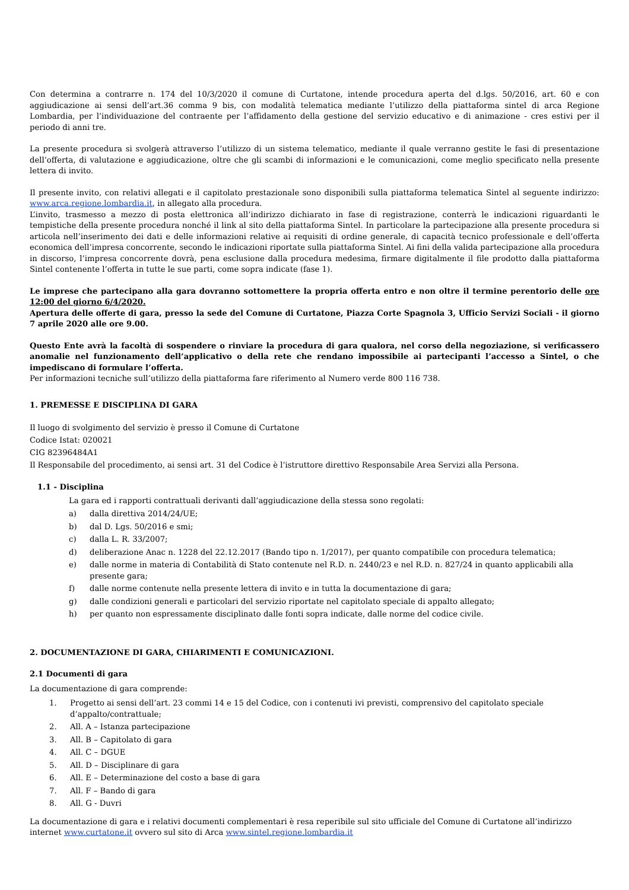Con determina a contrarre n. 174 del 10/3/2020 il comune di Curtatone, intende procedura aperta del d.lgs. 50/2016, art. 60 e con aggiudicazione ai sensi dell’art.36 comma 9 bis, con modalità telematica mediante l’utilizzo della piattaforma sintel di arca Regione Lombardia, per l’individuazione del contraente per l’affidamento della gestione del servizio educativo e di animazione - cres estivi per il periodo di anni tre.
La presente procedura si svolgerà attraverso l’utilizzo di un sistema telematico, mediante il quale verranno gestite le fasi di presentazione dell’offerta, di valutazione e aggiudicazione, oltre che gli scambi di informazioni e le comunicazioni, come meglio specificato nella presente lettera di invito.
Il presente invito, con relativi allegati e il capitolato prestazionale sono disponibili sulla piattaforma telematica Sintel al seguente indirizzo: www.arca.regione.lombardia.it, in allegato alla procedura.
L’invito, trasmesso a mezzo di posta elettronica all’indirizzo dichiarato in fase di registrazione, conterrà le indicazioni riguardanti le tempistiche della presente procedura nonché il link al sito della piattaforma Sintel. In particolare la partecipazione alla presente procedura si articola nell’inserimento dei dati e delle informazioni relative ai requisiti di ordine generale, di capacità tecnico professionale e dell’offerta economica dell’impresa concorrente, secondo le indicazioni riportate sulla piattaforma Sintel. Ai fini della valida partecipazione alla procedura in discorso, l’impresa concorrente dovrà, pena esclusione dalla procedura medesima, firmare digitalmente il file prodotto dalla piattaforma Sintel contenente l’offerta in tutte le sue parti, come sopra indicate (fase 1).
Le imprese che partecipano alla gara dovranno sottomettere la propria offerta entro e non oltre il termine perentorio delle ore 12:00 del giorno 6/4/2020.
Apertura delle offerte di gara, presso la sede del Comune di Curtatone, Piazza Corte Spagnola 3, Ufficio Servizi Sociali - il giorno 7 aprile 2020 alle ore 9.00.
Questo Ente avrà la facoltà di sospendere o rinviare la procedura di gara qualora, nel corso della negoziazione, si verificassero anomalie nel funzionamento dell’applicativo o della rete che rendano impossibile ai partecipanti l’accesso a Sintel, o che impediscano di formulare l’offerta.
Per informazioni tecniche sull’utilizzo della piattaforma fare riferimento al Numero verde 800 116 738.
1. PREMESSE E DISCIPLINA DI GARA
Il luogo di svolgimento del servizio è presso il Comune di Curtatone
Codice Istat: 020021
CIG 82396484A1
Il Responsabile del procedimento, ai sensi art. 31 del Codice è l’istruttore direttivo Responsabile Area Servizi alla Persona.
1.1 - Disciplina
La gara ed i rapporti contrattuali derivanti dall’aggiudicazione della stessa sono regolati:
a) dalla direttiva 2014/24/UE;
b) dal D. Lgs. 50/2016 e smi;
c) dalla L. R. 33/2007;
d) deliberazione Anac n. 1228 del 22.12.2017 (Bando tipo n. 1/2017), per quanto compatibile con procedura telematica;
e) dalle norme in materia di Contabilità di Stato contenute nel R.D. n. 2440/23 e nel R.D. n. 827/24 in quanto applicabili alla presente gara;
f) dalle norme contenute nella presente lettera di invito e in tutta la documentazione di gara;
g) dalle condizioni generali e particolari del servizio riportate nel capitolato speciale di appalto allegato;
h) per quanto non espressamente disciplinato dalle fonti sopra indicate, dalle norme del codice civile.
2. DOCUMENTAZIONE DI GARA, CHIARIMENTI E COMUNICAZIONI.
2.1 Documenti di gara
La documentazione di gara comprende:
1. Progetto ai sensi dell’art. 23 commi 14 e 15 del Codice, con i contenuti ivi previsti, comprensivo del capitolato speciale d’appalto/contrattuale;
2. All. A – Istanza partecipazione
3. All. B – Capitolato di gara
4. All. C – DGUE
5. All. D – Disciplinare di gara
6. All. E – Determinazione del costo a base di gara
7. All. F – Bando di gara
8. All. G - Duvri
La documentazione di gara e i relativi documenti complementari è resa reperibile sul sito ufficiale del Comune di Curtatone all’indirizzo internet www.curtatone.it ovvero sul sito di Arca www.sintel.regione.lombardia.it